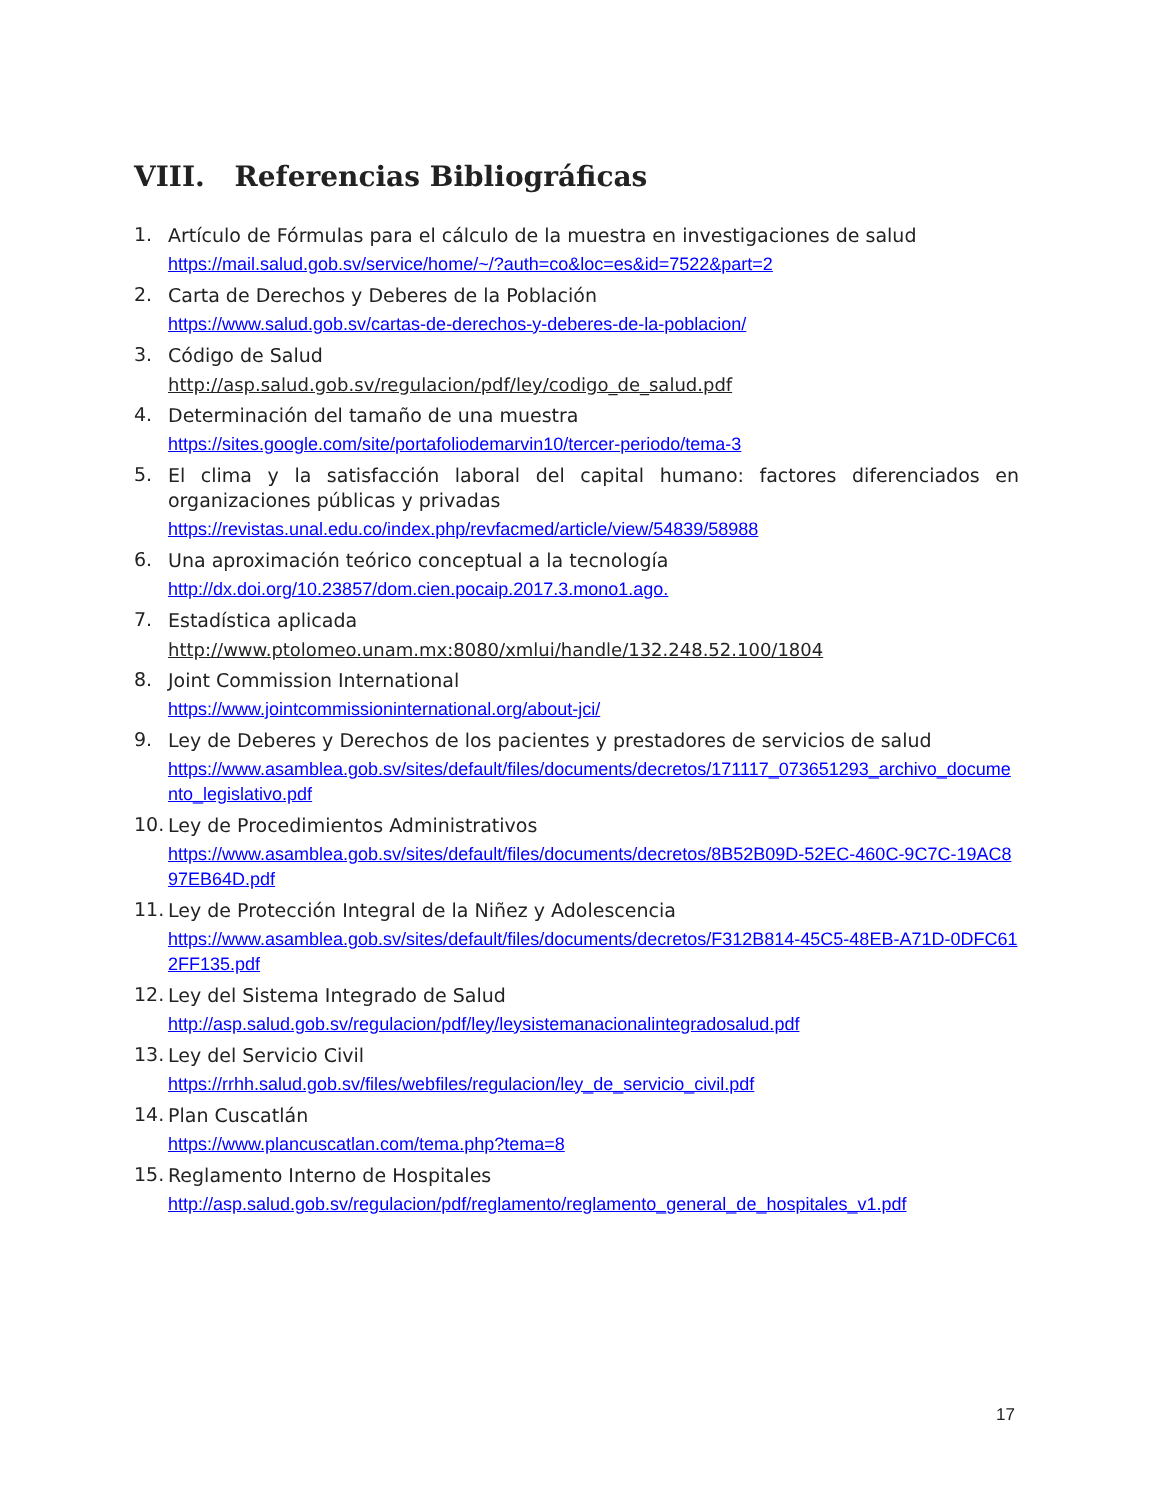VIII. Referencias Bibliográficas
1.
Artículo de Fórmulas para el cálculo de la muestra en investigaciones de salud
https://mail.salud.gob.sv/service/home/~/?auth=co&loc=es&id=7522&part=2
2.
Carta de Derechos y Deberes de la Población
https://www.salud.gob.sv/cartas-de-derechos-y-deberes-de-la-poblacion/
3.
Código de Salud
http://asp.salud.gob.sv/regulacion/pdf/ley/codigo_de_salud.pdf
4.
Determinación del tamaño de una muestra
https://sites.google.com/site/portafoliodemarvin10/tercer-periodo/tema-3
5.
El clima y la satisfacción laboral del capital humano: factores diferenciados en organizaciones públicas y privadas
https://revistas.unal.edu.co/index.php/revfacmed/article/view/54839/58988
6.
Una aproximación teórico conceptual a la tecnología
http://dx.doi.org/10.23857/dom.cien.pocaip.2017.3.mono1.ago.
7.
Estadística aplicada
http://www.ptolomeo.unam.mx:8080/xmlui/handle/132.248.52.100/1804
8.
Joint Commission International
https://www.jointcommissioninternational.org/about-jci/
9.
Ley de Deberes y Derechos de los pacientes y prestadores de servicios de salud
https://www.asamblea.gob.sv/sites/default/files/documents/decretos/171117_073651293_archivo_documento_legislativo.pdf
10.
Ley de Procedimientos Administrativos
https://www.asamblea.gob.sv/sites/default/files/documents/decretos/8B52B09D-52EC-460C-9C7C-19AC897EB64D.pdf
11.
Ley de Protección Integral de la Niñez y Adolescencia
https://www.asamblea.gob.sv/sites/default/files/documents/decretos/F312B814-45C5-48EB-A71D-0DFC612FF135.pdf
12.
Ley del Sistema Integrado de Salud
http://asp.salud.gob.sv/regulacion/pdf/ley/leysistemanacionalintegradosalud.pdf
13.
Ley del Servicio Civil
https://rrhh.salud.gob.sv/files/webfiles/regulacion/ley_de_servicio_civil.pdf
14.
Plan Cuscatlán
https://www.plancuscatlan.com/tema.php?tema=8
15.
Reglamento Interno de Hospitales
http://asp.salud.gob.sv/regulacion/pdf/reglamento/reglamento_general_de_hospitales_v1.pdf
17